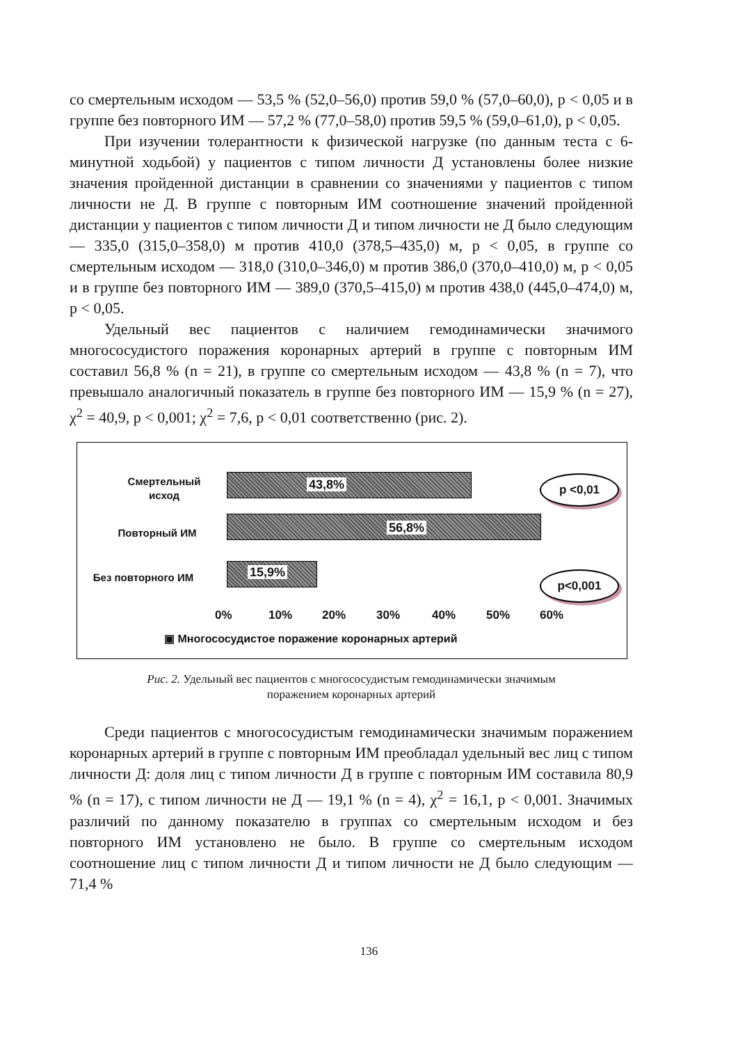со смертельным исходом — 53,5 % (52,0–56,0) против 59,0 % (57,0–60,0), p < 0,05 и в группе без повторного ИМ — 57,2 % (77,0–58,0) против 59,5 % (59,0–61,0), p < 0,05.
При изучении толерантности к физической нагрузке (по данным теста с 6-минутной ходьбой) у пациентов с типом личности Д установлены более низкие значения пройденной дистанции в сравнении со значениями у пациентов с типом личности не Д. В группе с повторным ИМ соотношение значений пройденной дистанции у пациентов с типом личности Д и типом личности не Д было следующим — 335,0 (315,0–358,0) м против 410,0 (378,5–435,0) м, p < 0,05, в группе со смертельным исходом — 318,0 (310,0–346,0) м против 386,0 (370,0–410,0) м, p < 0,05 и в группе без повторного ИМ — 389,0 (370,5–415,0) м против 438,0 (445,0–474,0) м, p < 0,05.
Удельный вес пациентов с наличием гемодинамически значимого многососудистого поражения коронарных артерий в группе с повторным ИМ составил 56,8 % (n = 21), в группе со смертельным исходом — 43,8 % (n = 7), что превышало аналогичный показатель в группе без повторного ИМ — 15,9 % (n = 27), χ<sup>2</sup> = 40,9, p < 0,001; χ<sup>2</sup> = 7,6, p < 0,01 соответственно (рис. 2).
Смертельный
исход
43,8%
Повторный ИМ 56,8%
Без повторного ИМ 15,9%
p <0,01
p<0,001
0% 10% 20% 30% 40% 50% 60%
▣ Многососудистое поражение коронарных артерий
Рис. 2. Удельный вес пациентов с многососудистым гемодинамически значимым
поражением коронарных артерий
Среди пациентов с многососудистым гемодинамически значимым поражением коронарных артерий в группе с повторным ИМ преобладал удельный вес лиц с типом личности Д: доля лиц с типом личности Д в группе с повторным ИМ составила 80,9 % (n = 17), с типом личности не Д — 19,1 % (n = 4), χ<sup>2</sup> = 16,1, p < 0,001. Значимых различий по данному показателю в группах со смертельным исходом и без повторного ИМ установлено не было. В группе со смертельным исходом соотношение лиц с типом личности Д и типом личности не Д было следующим — 71,4 %
136